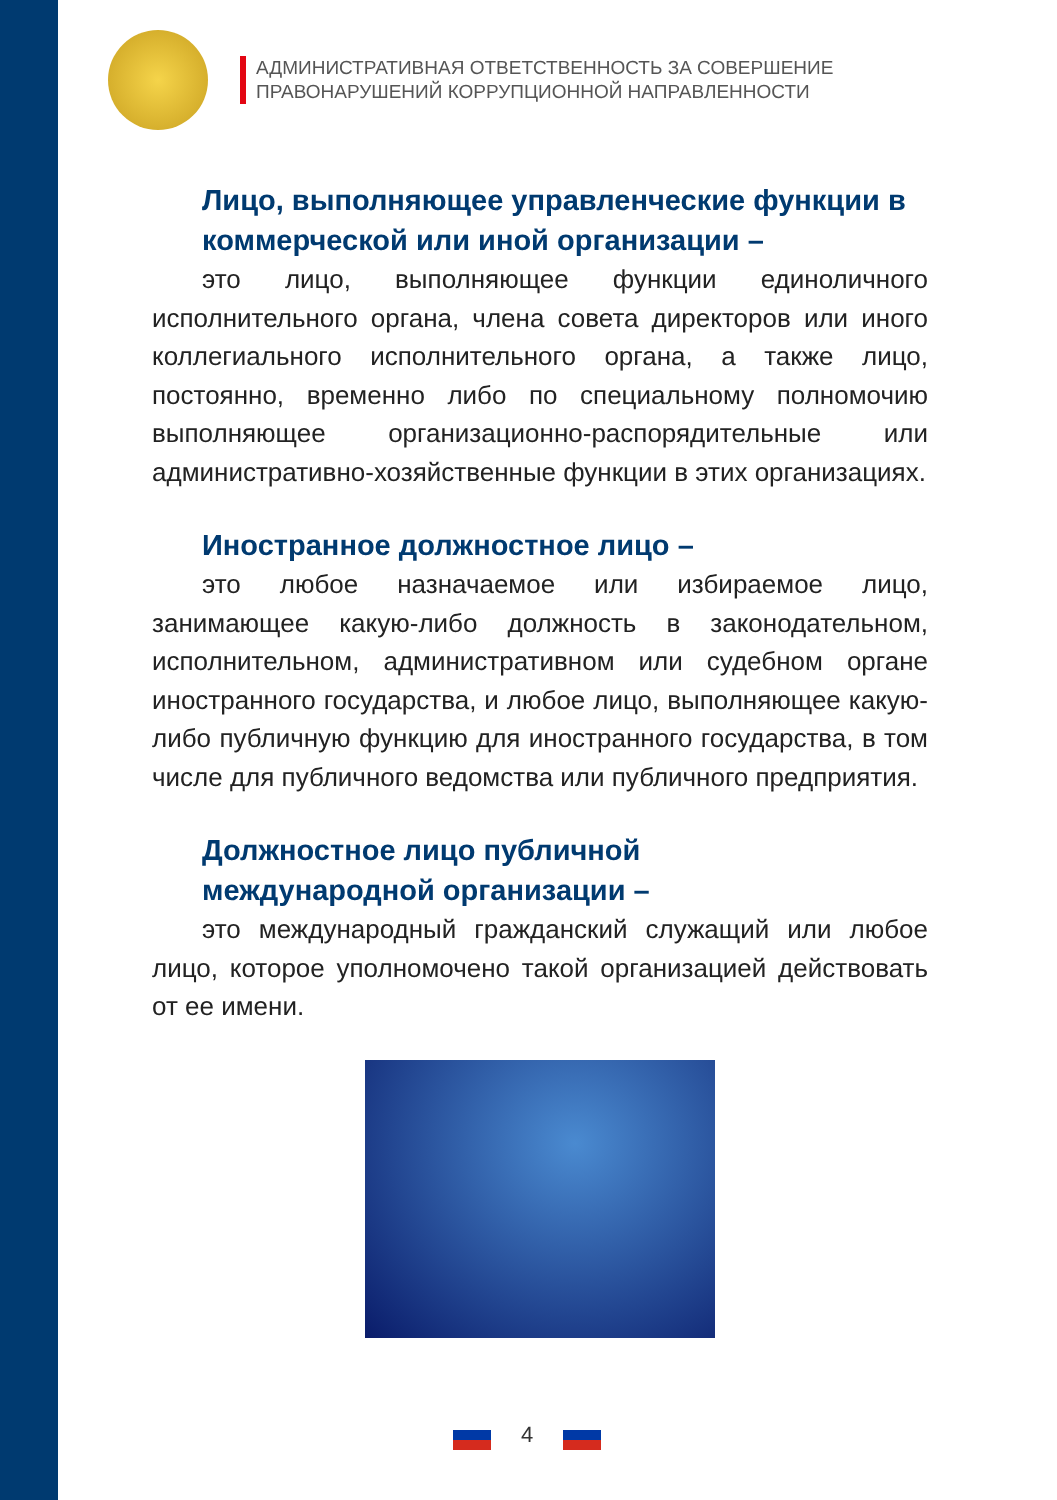АДМИНИСТРАТИВНАЯ ОТВЕТСТВЕННОСТЬ ЗА СОВЕРШЕНИЕ
ПРАВОНАРУШЕНИЙ КОРРУПЦИОННОЙ НАПРАВЛЕННОСТИ
Лицо, выполняющее управленческие функции в коммерческой или иной организации –
это лицо, выполняющее функции единоличного исполнительного органа, члена совета директоров или иного коллегиального исполнительного органа, а также лицо, постоянно, временно либо по специальному полномочию выполняющее организационно-распорядительные или административно-хозяйственные функции в этих организациях.
Иностранное должностное лицо –
это любое назначаемое или избираемое лицо, занимающее какую-либо должность в законодательном, исполнительном, административном или судебном органе иностранного государства, и любое лицо, выполняющее какую-либо публичную функцию для иностранного государства, в том числе для публичного ведомства или публичного предприятия.
Должностное лицо публичной
международной организации –
это международный гражданский служащий или любое лицо, которое уполномочено такой организацией действовать от ее имени.
4